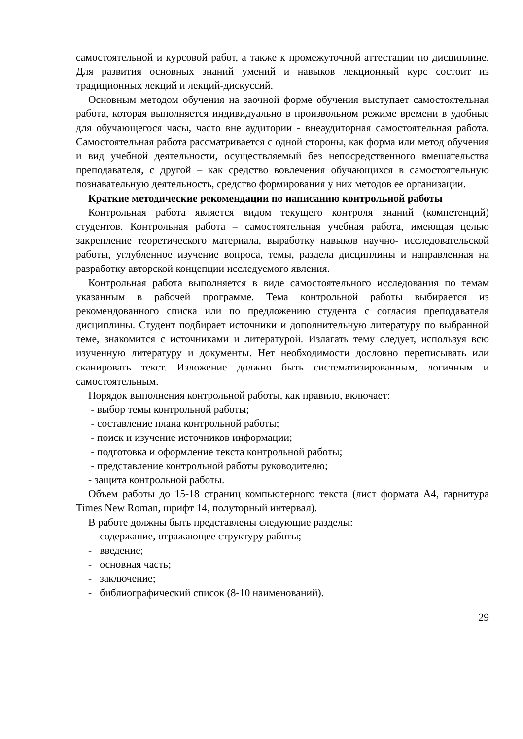самостоятельной и курсовой работ, а также к промежуточной аттестации по дисциплине. Для развития основных знаний умений и навыков лекционный курс состоит из традиционных лекций и лекций-дискуссий.
Основным методом обучения на заочной форме обучения выступает самостоятельная работа, которая выполняется индивидуально в произвольном режиме времени в удобные для обучающегося часы, часто вне аудитории - внеаудиторная самостоятельная работа. Самостоятельная работа рассматривается с одной стороны, как форма или метод обучения и вид учебной деятельности, осуществляемый без непосредственного вмешательства преподавателя, с другой – как средство вовлечения обучающихся в самостоятельную познавательную деятельность, средство формирования у них методов ее организации.
Краткие методические рекомендации по написанию контрольной работы
Контрольная работа является видом текущего контроля знаний (компетенций) студентов. Контрольная работа – самостоятельная учебная работа, имеющая целью закрепление теоретического материала, выработку навыков научно- исследовательской работы, углубленное изучение вопроса, темы, раздела дисциплины и направленная на разработку авторской концепции исследуемого явления.
Контрольная работа выполняется в виде самостоятельного исследования по темам указанным в рабочей программе. Тема контрольной работы выбирается из рекомендованного списка или по предложению студента с согласия преподавателя дисциплины. Студент подбирает источники и дополнительную литературу по выбранной теме, знакомится с источниками и литературой. Излагать тему следует, используя всю изученную литературу и документы. Нет необходимости дословно переписывать или сканировать текст. Изложение должно быть систематизированным, логичным и самостоятельным.
Порядок выполнения контрольной работы, как правило, включает:
- выбор темы контрольной работы;
- составление плана контрольной работы;
- поиск и изучение источников информации;
- подготовка и оформление текста контрольной работы;
- представление контрольной работы руководителю;
- защита контрольной работы.
Объем работы до 15-18 страниц компьютерного текста (лист формата А4, гарнитура Times New Roman, шрифт 14, полуторный интервал).
В работе должны быть представлены следующие разделы:
- содержание, отражающее структуру работы;
- введение;
- основная часть;
- заключение;
- библиографический список (8-10 наименований).
29